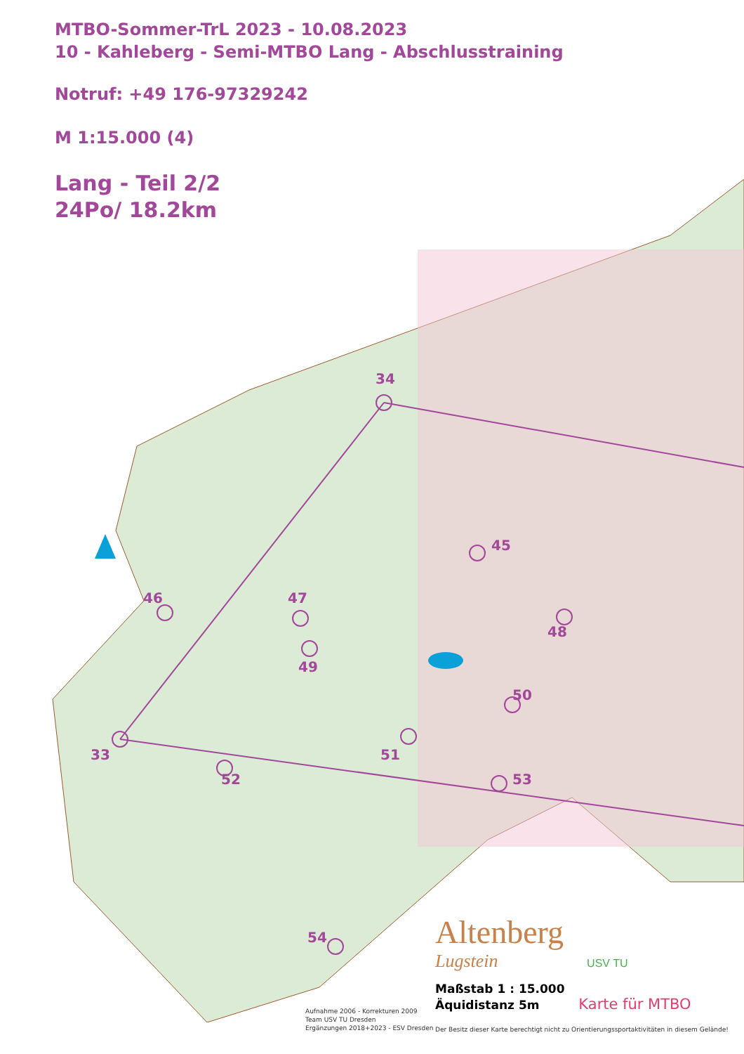MTBO-Sommer-TrL 2023 - 10.08.2023
10 - Kahleberg - Semi-MTBO Lang - Abschlusstraining
Notruf: +49 176-97329242
M 1:15.000 (4)
Lang - Teil 2/2
24Po/ 18.2km
33
34
45
46 47
48
49
50
51
52 53
54
Altenberg
Lugstein USV TU
Maßstab 1 : 15.000
Äquidistanz 5m Karte für MTBO
Aufnahme 2006 - Korrekturen 2009
Team USV TU Dresden
Ergänzungen 2018+2023 - ESV Dresden
Der Besitz dieser Karte berechtigt nicht zu Orientierungssportaktivitäten in diesem Gelände!